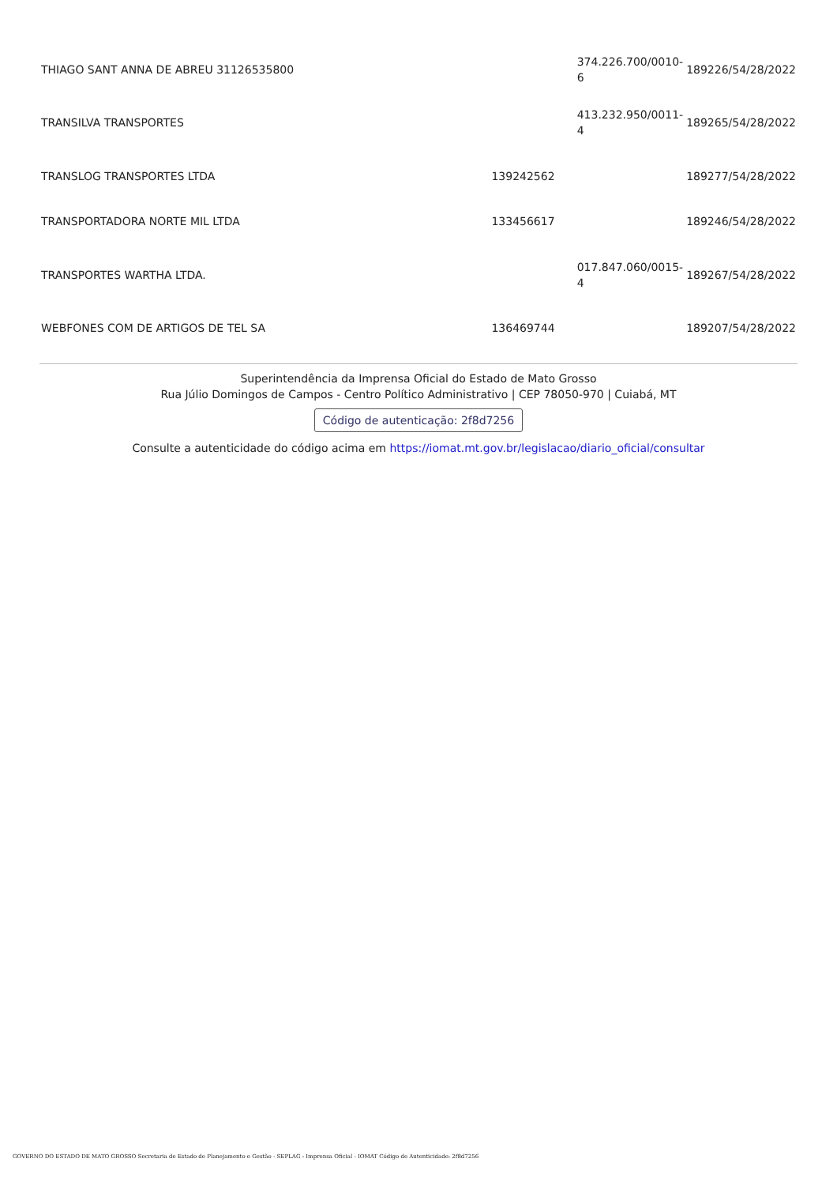| THIAGO SANT ANNA DE ABREU 31126535800 | | 374.226.700/0010-6 | 189226/54/28/2022 |
| TRANSILVA TRANSPORTES | | 413.232.950/0011-4 | 189265/54/28/2022 |
| TRANSLOG TRANSPORTES LTDA | 139242562 | | 189277/54/28/2022 |
| TRANSPORTADORA NORTE MIL LTDA | 133456617 | | 189246/54/28/2022 |
| TRANSPORTES WARTHA LTDA. | | 017.847.060/0015-4 | 189267/54/28/2022 |
| WEBFONES COM DE ARTIGOS DE TEL SA | 136469744 | | 189207/54/28/2022 |
Superintendência da Imprensa Oficial do Estado de Mato Grosso
Rua Júlio Domingos de Campos - Centro Político Administrativo | CEP 78050-970 | Cuiabá, MT
Código de autenticação: 2f8d7256
Consulte a autenticidade do código acima em https://iomat.mt.gov.br/legislacao/diario_oficial/consultar
GOVERNO DO ESTADO DE MATO GROSSO Secretaria de Estado de Planejamento e Gestão - SEPLAG - Imprensa Oficial - IOMAT Código de Autenticidade: 2f8d7256